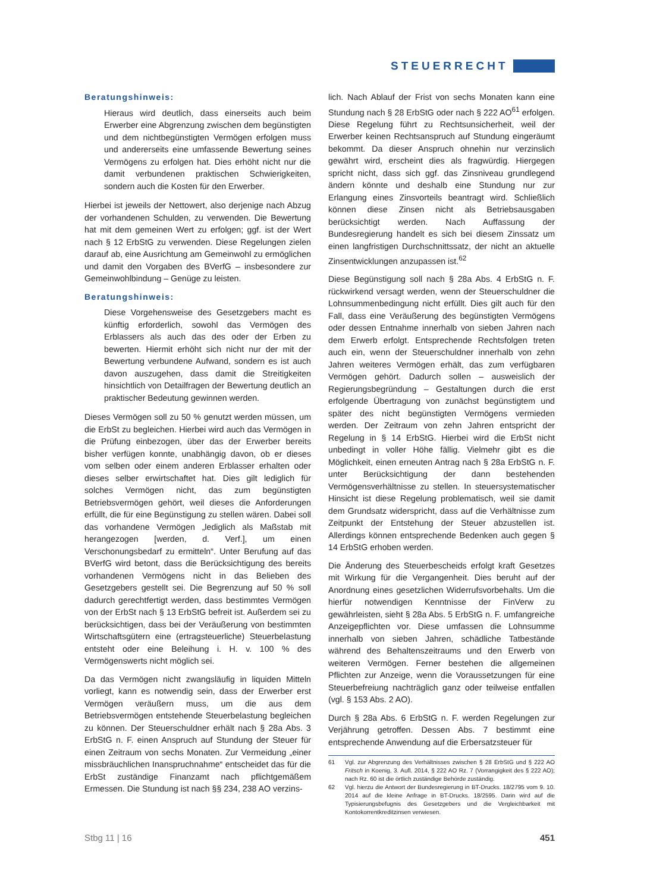STEUERRECHT
Beratungshinweis:
Hieraus wird deutlich, dass einerseits auch beim Erwerber eine Abgrenzung zwischen dem begünstigten und dem nichtbegünstigten Vermögen erfolgen muss und andererseits eine umfassende Bewertung seines Vermögens zu erfolgen hat. Dies erhöht nicht nur die damit verbundenen praktischen Schwierigkeiten, sondern auch die Kosten für den Erwerber.
Hierbei ist jeweils der Nettowert, also derjenige nach Abzug der vorhandenen Schulden, zu verwenden. Die Bewertung hat mit dem gemeinen Wert zu erfolgen; ggf. ist der Wert nach § 12 ErbStG zu verwenden. Diese Regelungen zielen darauf ab, eine Ausrichtung am Gemeinwohl zu ermöglichen und damit den Vorgaben des BVerfG – insbesondere zur Gemeinwohlbindung – Genüge zu leisten.
Beratungshinweis:
Diese Vorgehensweise des Gesetzgebers macht es künftig erforderlich, sowohl das Vermögen des Erblassers als auch das des oder der Erben zu bewerten. Hiermit erhöht sich nicht nur der mit der Bewertung verbundene Aufwand, sondern es ist auch davon auszugehen, dass damit die Streitigkeiten hinsichtlich von Detailfragen der Bewertung deutlich an praktischer Bedeutung gewinnen werden.
Dieses Vermögen soll zu 50 % genutzt werden müssen, um die ErbSt zu begleichen. Hierbei wird auch das Vermögen in die Prüfung einbezogen, über das der Erwerber bereits bisher verfügen konnte, unabhängig davon, ob er dieses vom selben oder einem anderen Erblasser erhalten oder dieses selber erwirtschaftet hat. Dies gilt lediglich für solches Vermögen nicht, das zum begünstigten Betriebsvermögen gehört, weil dieses die Anforderungen erfüllt, die für eine Begünstigung zu stellen wären. Dabei soll das vorhandene Vermögen „lediglich als Maßstab mit herangezogen [werden, d. Verf.], um einen Verschonungsbedarf zu ermitteln“. Unter Berufung auf das BVerfG wird betont, dass die Berücksichtigung des bereits vorhandenen Vermögens nicht in das Belieben des Gesetzgebers gestellt sei. Die Begrenzung auf 50 % soll dadurch gerechtfertigt werden, dass bestimmtes Vermögen von der ErbSt nach § 13 ErbStG befreit ist. Außerdem sei zu berücksichtigen, dass bei der Veräußerung von bestimmten Wirtschaftsgütern eine (ertragsteuerliche) Steuerbelastung entsteht oder eine Beleihung i. H. v. 100 % des Vermögenswerts nicht möglich sei.
Da das Vermögen nicht zwangsläufig in liquiden Mitteln vorliegt, kann es notwendig sein, dass der Erwerber erst Vermögen veräußern muss, um die aus dem Betriebsvermögen entstehende Steuerbelastung begleichen zu können. Der Steuerschuldner erhält nach § 28a Abs. 3 ErbStG n. F. einen Anspruch auf Stundung der Steuer für einen Zeitraum von sechs Monaten. Zur Vermeidung „einer missbräuchlichen Inanspruchnahme“ entscheidet das für die ErbSt zuständige Finanzamt nach pflichtgemäßem Ermessen. Die Stundung ist nach §§ 234, 238 AO verzins-
lich. Nach Ablauf der Frist von sechs Monaten kann eine Stundung nach § 28 ErbStG oder nach § 222 AO<sup>61</sup> erfolgen. Diese Regelung führt zu Rechtsunsicherheit, weil der Erwerber keinen Rechtsanspruch auf Stundung eingeräumt bekommt. Da dieser Anspruch ohnehin nur verzinslich gewährt wird, erscheint dies als fragwürdig. Hiergegen spricht nicht, dass sich ggf. das Zinsniveau grundlegend ändern könnte und deshalb eine Stundung nur zur Erlangung eines Zinsvorteils beantragt wird. Schließlich können diese Zinsen nicht als Betriebsausgaben berücksichtigt werden. Nach Auffassung der Bundesregierung handelt es sich bei diesem Zinssatz um einen langfristigen Durchschnittssatz, der nicht an aktuelle Zinsentwicklungen anzupassen ist.<sup>62</sup>
Diese Begünstigung soll nach § 28a Abs. 4 ErbStG n. F. rückwirkend versagt werden, wenn der Steuerschuldner die Lohnsummenbedingung nicht erfüllt. Dies gilt auch für den Fall, dass eine Veräußerung des begünstigten Vermögens oder dessen Entnahme innerhalb von sieben Jahren nach dem Erwerb erfolgt. Entsprechende Rechtsfolgen treten auch ein, wenn der Steuerschuldner innerhalb von zehn Jahren weiteres Vermögen erhält, das zum verfügbaren Vermögen gehört. Dadurch sollen – ausweislich der Regierungsbegründung – Gestaltungen durch die erst erfolgende Übertragung von zunächst begünstigtem und später des nicht begünstigten Vermögens vermieden werden. Der Zeitraum von zehn Jahren entspricht der Regelung in § 14 ErbStG. Hierbei wird die ErbSt nicht unbedingt in voller Höhe fällig. Vielmehr gibt es die Möglichkeit, einen erneuten Antrag nach § 28a ErbStG n. F. unter Berücksichtigung der dann bestehenden Vermögensverhältnisse zu stellen. In steuersystematischer Hinsicht ist diese Regelung problematisch, weil sie damit dem Grundsatz widerspricht, dass auf die Verhältnisse zum Zeitpunkt der Entstehung der Steuer abzustellen ist. Allerdings können entsprechende Bedenken auch gegen § 14 ErbStG erhoben werden.
Die Änderung des Steuerbescheids erfolgt kraft Gesetzes mit Wirkung für die Vergangenheit. Dies beruht auf der Anordnung eines gesetzlichen Widerrufsvorbehalts. Um die hierfür notwendigen Kenntnisse der FinVerw zu gewährleisten, sieht § 28a Abs. 5 ErbStG n. F. umfangreiche Anzeigepflichten vor. Diese umfassen die Lohnsumme innerhalb von sieben Jahren, schädliche Tatbestände während des Behaltenszeitraums und den Erwerb von weiteren Vermögen. Ferner bestehen die allgemeinen Pflichten zur Anzeige, wenn die Voraussetzungen für eine Steuerbefreiung nachträglich ganz oder teilweise entfallen (vgl. § 153 Abs. 2 AO).
Durch § 28a Abs. 6 ErbStG n. F. werden Regelungen zur Verjährung getroffen. Dessen Abs. 7 bestimmt eine entsprechende Anwendung auf die Erbersatzsteuer für
61 Vgl. zur Abgrenzung des Verhältnisses zwischen § 28 ErbStG und § 222 AO Fritsch in Koenig, 3. Aufl. 2014, § 222 AO Rz. 7 (Vorrangigkeit des § 222 AO); nach Rz. 60 ist die örtlich zuständige Behörde zuständig.
62 Vgl. hierzu die Antwort der Bundesregierung in BT-Drucks. 18/2795 vom 9. 10. 2014 auf die kleine Anfrage in BT-Drucks. 18/2595. Darin wird auf die Typisierungsbefugnis des Gesetzgebers und die Vergleichbarkeit mit Kontokorrentkreditzinsen verwiesen.
Stbg 11 | 16 451